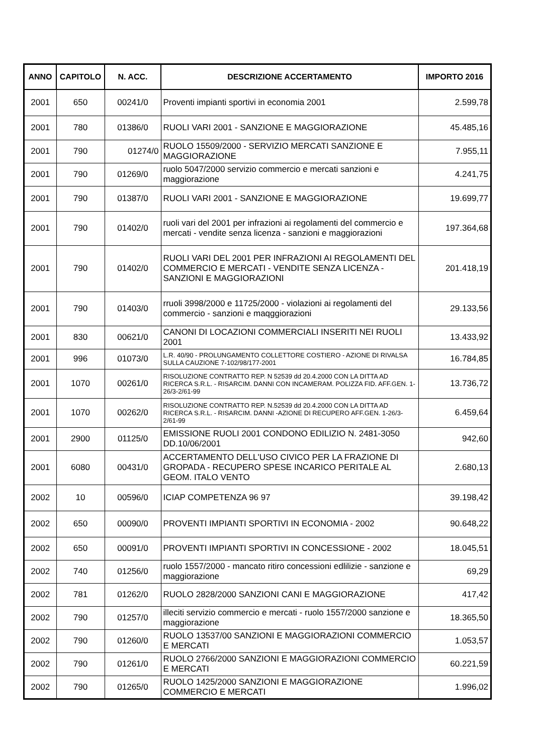| ANNO | CAPITOLO | N. ACC. | DESCRIZIONE ACCERTAMENTO | IMPORTO 2016 |
| --- | --- | --- | --- | --- |
| 2001 | 650 | 00241/0 | Proventi impianti sportivi in economia 2001 | 2.599,78 |
| 2001 | 780 | 01386/0 | RUOLI VARI 2001 - SANZIONE E MAGGIORAZIONE | 45.485,16 |
| 2001 | 790 | 01274/0 | RUOLO 15509/2000 - SERVIZIO MERCATI SANZIONE E MAGGIORAZIONE | 7.955,11 |
| 2001 | 790 | 01269/0 | ruolo 5047/2000 servizio commercio e mercati sanzioni e maggiorazione | 4.241,75 |
| 2001 | 790 | 01387/0 | RUOLI VARI 2001 - SANZIONE E MAGGIORAZIONE | 19.699,77 |
| 2001 | 790 | 01402/0 | ruoli vari del 2001 per infrazioni ai regolamenti del commercio e mercati - vendite senza licenza - sanzioni e maggiorazioni | 197.364,68 |
| 2001 | 790 | 01402/0 | RUOLI VARI DEL 2001 PER INFRAZIONI AI REGOLAMENTI DEL COMMERCIO E MERCATI - VENDITE SENZA LICENZA - SANZIONI E MAGGIORAZIONI | 201.418,19 |
| 2001 | 790 | 01403/0 | rruoli 3998/2000 e 11725/2000 - violazioni ai regolamenti del commercio - sanzioni e maqggiorazioni | 29.133,56 |
| 2001 | 830 | 00621/0 | CANONI DI LOCAZIONI COMMERCIALI INSERITI NEI RUOLI 2001 | 13.433,92 |
| 2001 | 996 | 01073/0 | L.R. 40/90 - PROLUNGAMENTO COLLETTORE COSTIERO - AZIONE DI RIVALSA SULLA CAUZIONE 7-102/98/177-2001 | 16.784,85 |
| 2001 | 1070 | 00261/0 | RISOLUZIONE CONTRATTO REP. N 52539 dd 20.4.2000 CON LA DITTA AD RICERCA S.R.L. - RISARCIM. DANNI CON INCAMERAM. POLIZZA FID. AFF.GEN. 1-26/3-2/61-99 | 13.736,72 |
| 2001 | 1070 | 00262/0 | RISOLUZIONE CONTRATTO REP. N.52539 dd 20.4.2000 CON LA DITTA AD RICERCA S.R.L. - RISARCIM. DANNI -AZIONE DI RECUPERO AFF.GEN. 1-26/3-2/61-99 | 6.459,64 |
| 2001 | 2900 | 01125/0 | EMISSIONE RUOLI 2001 CONDONO EDILIZIO N. 2481-3050 DD.10/06/2001 | 942,60 |
| 2001 | 6080 | 00431/0 | ACCERTAMENTO DELL'USO CIVICO PER LA FRAZIONE DI GROPADA - RECUPERO SPESE INCARICO PERITALE AL GEOM. ITALO VENTO | 2.680,13 |
| 2002 | 10 | 00596/0 | ICIAP COMPETENZA 96 97 | 39.198,42 |
| 2002 | 650 | 00090/0 | PROVENTI IMPIANTI SPORTIVI IN ECONOMIA - 2002 | 90.648,22 |
| 2002 | 650 | 00091/0 | PROVENTI IMPIANTI SPORTIVI IN CONCESSIONE - 2002 | 18.045,51 |
| 2002 | 740 | 01256/0 | ruolo 1557/2000 - mancato ritiro concessioni edlilizie - sanzione e maggiorazione | 69,29 |
| 2002 | 781 | 01262/0 | RUOLO 2828/2000 SANZIONI CANI E MAGGIORAZIONE | 417,42 |
| 2002 | 790 | 01257/0 | illeciti servizio commercio e mercati - ruolo 1557/2000 sanzione e maggiorazione | 18.365,50 |
| 2002 | 790 | 01260/0 | RUOLO 13537/00 SANZIONI E MAGGIORAZIONI COMMERCIO E MERCATI | 1.053,57 |
| 2002 | 790 | 01261/0 | RUOLO 2766/2000 SANZIONI E MAGGIORAZIONI COMMERCIO E MERCATI | 60.221,59 |
| 2002 | 790 | 01265/0 | RUOLO 1425/2000 SANZIONI E MAGGIORAZIONE COMMERCIO E MERCATI | 1.996,02 |